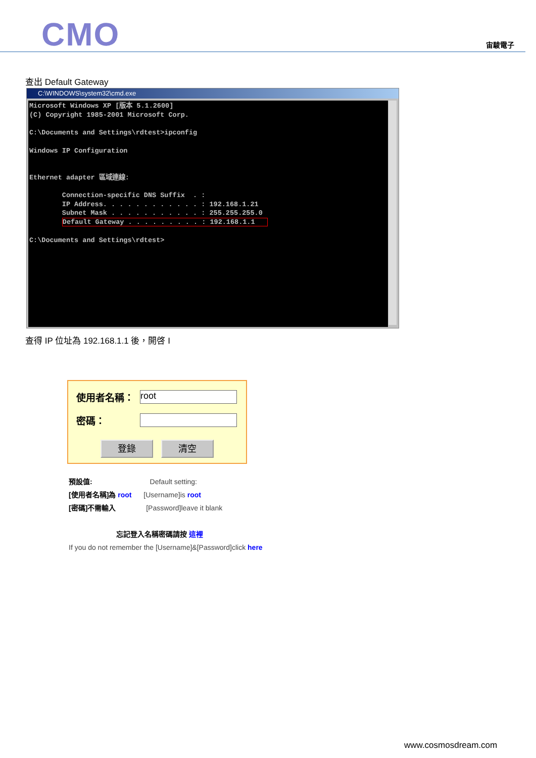CMO 宙駿電子
查出 Default Gateway
C:\WINDOWS\system32\cmd.exe
Microsoft Windows XP [版本 5.1.2600]
(C) Copyright 1985-2001 Microsoft Corp.

C:\Documents and Settings\rdtest>ipconfig

Windows IP Configuration


Ethernet adapter 區域連線:

        Connection-specific DNS Suffix  . :
        IP Address. . . . . . . . . . . . : 192.168.1.21
        Subnet Mask . . . . . . . . . . . : 255.255.255.0
        Default Gateway . . . . . . . . . : 192.168.1.1   

C:\Documents and Settings\rdtest>
查得 IP 位址為 192.168.1.1 後，開啓 I
使用者名稱： root
密碼：
登錄 清空
預設值: Default setting:
[使用者名稱]為 root [Username]is root
[密碼]不需輸入 [Password]leave it blank
忘記登入名稱密碼請按 這裡
If you do not remember the [Username]&[Password]click here
www.cosmosdream.com